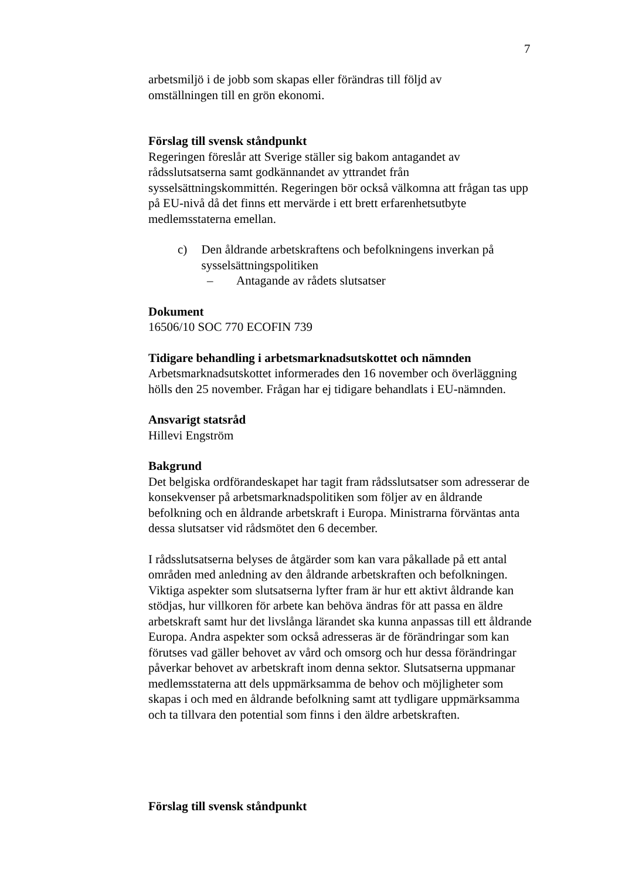7
arbetsmiljö i de jobb som skapas eller förändras till följd av
omställningen till en grön ekonomi.
Förslag till svensk ståndpunkt
Regeringen föreslår att Sverige ställer sig bakom antagandet av rådsslutsatserna samt godkännandet av yttrandet från sysselsättningskommittén. Regeringen bör också välkomna att frågan tas upp på EU-nivå då det finns ett mervärde i ett brett erfarenhetsutbyte medlemsstaterna emellan.
c) Den åldrande arbetskraftens och befolkningens inverkan på sysselsättningspolitiken
– Antagande av rådets slutsatser
Dokument
16506/10 SOC 770 ECOFIN 739
Tidigare behandling i arbetsmarknadsutskottet och nämnden
Arbetsmarknadsutskottet informerades den 16 november och överläggning hölls den 25 november. Frågan har ej tidigare behandlats i EU-nämnden.
Ansvarigt statsråd
Hillevi Engström
Bakgrund
Det belgiska ordförandeskapet har tagit fram rådsslutsatser som adresserar de konsekvenser på arbetsmarknadspolitiken som följer av en åldrande befolkning och en åldrande arbetskraft i Europa. Ministrarna förväntas anta dessa slutsatser vid rådsmötet den 6 december.
I rådsslutsatserna belyses de åtgärder som kan vara påkallade på ett antal områden med anledning av den åldrande arbetskraften och befolkningen. Viktiga aspekter som slutsatserna lyfter fram är hur ett aktivt åldrande kan stödjas, hur villkoren för arbete kan behöva ändras för att passa en äldre arbetskraft samt hur det livslånga lärandet ska kunna anpassas till ett åldrande Europa. Andra aspekter som också adresseras är de förändringar som kan förutses vad gäller behovet av vård och omsorg och hur dessa förändringar påverkar behovet av arbetskraft inom denna sektor. Slutsatserna uppmanar medlemsstaterna att dels uppmärksamma de behov och möjligheter som skapas i och med en åldrande befolkning samt att tydligare uppmärksamma och ta tillvara den potential som finns i den äldre arbetskraften.
Förslag till svensk ståndpunkt